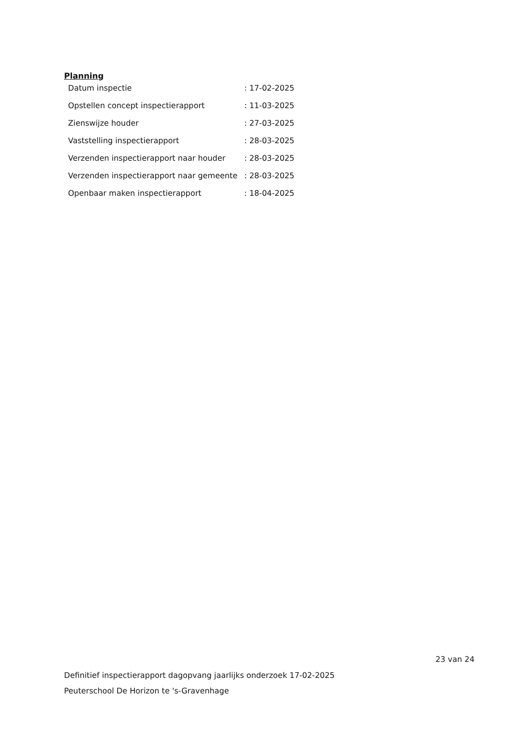Planning
| Datum inspectie | : 17-02-2025 |
| Opstellen concept inspectierapport | : 11-03-2025 |
| Zienswijze houder | : 27-03-2025 |
| Vaststelling inspectierapport | : 28-03-2025 |
| Verzenden inspectierapport naar houder | : 28-03-2025 |
| Verzenden inspectierapport naar gemeente | : 28-03-2025 |
| Openbaar maken inspectierapport | : 18-04-2025 |
23 van 24
Definitief inspectierapport dagopvang jaarlijks onderzoek 17-02-2025
Peuterschool De Horizon te 's-Gravenhage